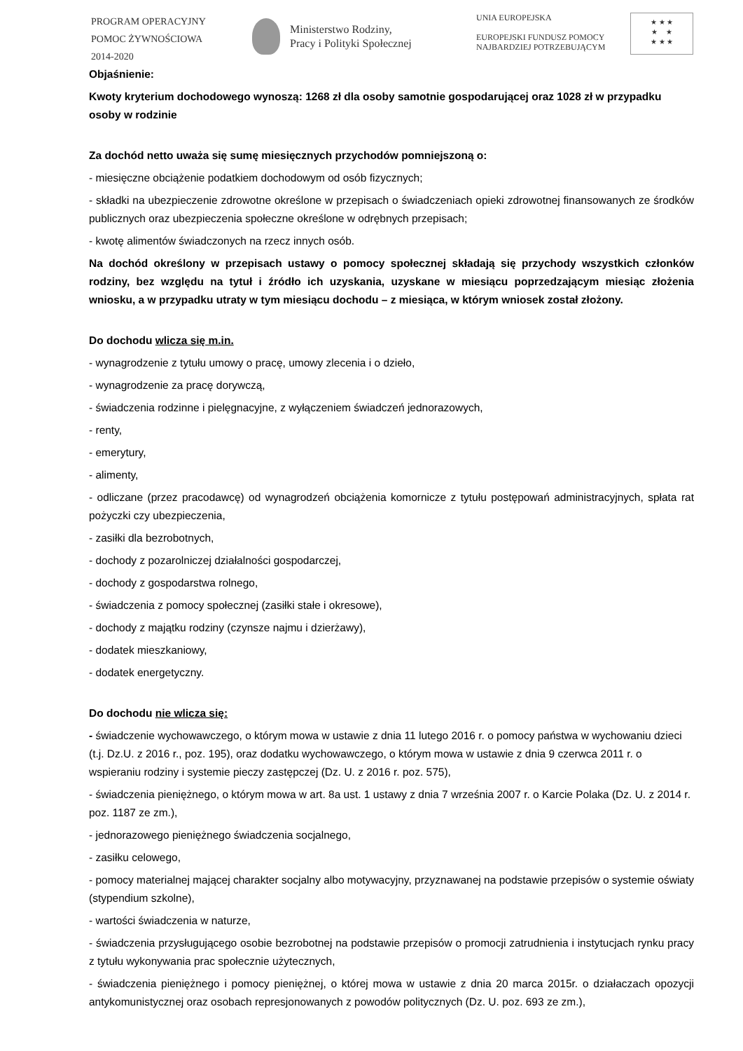PROGRAM OPERACYJNY
POMOC ŻYWNOŚCIOWA
2014-2020
Ministerstwo Rodziny,
Pracy i Polityki Społecznej
UNIA EUROPEJSKA
EUROPEJSKI FUNDUSZ POMOCY
NAJBARDZIEJ POTRZEBUJĄCYM
★ ★ ★
★ ★
★ ★ ★
Objaśnienie:
Kwoty kryterium dochodowego wynoszą: 1268 zł dla osoby samotnie gospodarującej oraz 1028 zł w przypadku osoby w rodzinie
Za dochód netto uważa się sumę miesięcznych przychodów pomniejszoną o:
- miesięczne obciążenie podatkiem dochodowym od osób fizycznych;
- składki na ubezpieczenie zdrowotne określone w przepisach o świadczeniach opieki zdrowotnej finansowanych ze środków publicznych oraz ubezpieczenia społeczne określone w odrębnych przepisach;
- kwotę alimentów świadczonych na rzecz innych osób.
Na dochód określony w przepisach ustawy o pomocy społecznej składają się przychody wszystkich członków rodziny, bez względu na tytuł i źródło ich uzyskania, uzyskane w miesiącu poprzedzającym miesiąc złożenia wniosku, a w przypadku utraty w tym miesiącu dochodu – z miesiąca, w którym wniosek został złożony.
Do dochodu wlicza się m.in.
- wynagrodzenie z tytułu umowy o pracę, umowy zlecenia i o dzieło,
- wynagrodzenie za pracę dorywczą,
- świadczenia rodzinne i pielęgnacyjne, z wyłączeniem świadczeń jednorazowych,
- renty,
- emerytury,
- alimenty,
- odliczane (przez pracodawcę) od wynagrodzeń obciążenia komornicze z tytułu postępowań administracyjnych, spłata rat pożyczki czy ubezpieczenia,
- zasiłki dla bezrobotnych,
- dochody z pozarolniczej działalności gospodarczej,
- dochody z gospodarstwa rolnego,
- świadczenia z pomocy społecznej (zasiłki stałe i okresowe),
- dochody z majątku rodziny (czynsze najmu i dzierżawy),
- dodatek mieszkaniowy,
- dodatek energetyczny.
Do dochodu nie wlicza się:
- świadczenie wychowawczego, o którym mowa w ustawie z dnia 11 lutego 2016 r. o pomocy państwa w wychowaniu dzieci (t.j. Dz.U. z 2016 r., poz. 195), oraz dodatku wychowawczego, o którym mowa w ustawie z dnia 9 czerwca 2011 r. o wspieraniu rodziny i systemie pieczy zastępczej (Dz. U. z 2016 r. poz. 575),
- świadczenia pieniężnego, o którym mowa w art. 8a ust. 1 ustawy z dnia 7 września 2007 r. o Karcie Polaka (Dz. U. z 2014 r. poz. 1187 ze zm.),
- jednorazowego pieniężnego świadczenia socjalnego,
- zasiłku celowego,
- pomocy materialnej mającej charakter socjalny albo motywacyjny, przyznawanej na podstawie przepisów o systemie oświaty (stypendium szkolne),
- wartości świadczenia w naturze,
- świadczenia przysługującego osobie bezrobotnej na podstawie przepisów o promocji zatrudnienia i instytucjach rynku pracy z tytułu wykonywania prac społecznie użytecznych,
- świadczenia pieniężnego i pomocy pieniężnej, o której mowa w ustawie z dnia 20 marca 2015r. o działaczach opozycji antykomunistycznej oraz osobach represjonowanych z powodów politycznych (Dz. U. poz. 693 ze zm.),